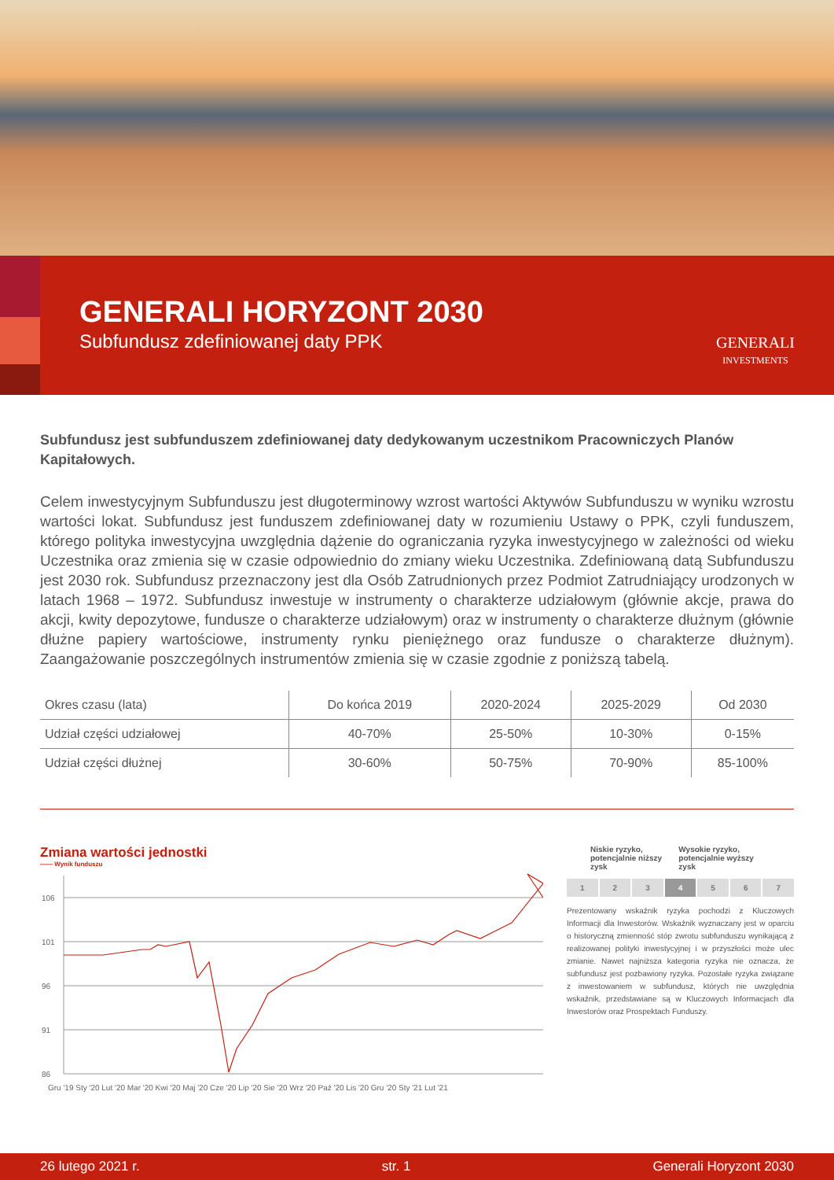GENERALI HORYZONT 2030
Subfundusz zdefiniowanej daty PPK
GENERALI
INVESTMENTS
Subfundusz jest subfunduszem zdefiniowanej daty dedykowanym uczestnikom Pracowniczych Planów Kapitałowych.
Celem inwestycyjnym Subfunduszu jest długoterminowy wzrost wartości Aktywów Subfunduszu w wyniku wzrostu wartości lokat. Subfundusz jest funduszem zdefiniowanej daty w rozumieniu Ustawy o PPK, czyli funduszem, którego polityka inwestycyjna uwzględnia dążenie do ograniczania ryzyka inwestycyjnego w zależności od wieku Uczestnika oraz zmienia się w czasie odpowiednio do zmiany wieku Uczestnika. Zdefiniowaną datą Subfunduszu jest 2030 rok. Subfundusz przeznaczony jest dla Osób Zatrudnionych przez Podmiot Zatrudniający urodzonych w latach 1968 – 1972. Subfundusz inwestuje w instrumenty o charakterze udziałowym (głównie akcje, prawa do akcji, kwity depozytowe, fundusze o charakterze udziałowym) oraz w instrumenty o charakterze dłużnym (głównie dłużne papiery wartościowe, instrumenty rynku pieniężnego oraz fundusze o charakterze dłużnym). Zaangażowanie poszczególnych instrumentów zmienia się w czasie zgodnie z poniższą tabelą.
| Okres czasu (lata) | Do końca 2019 | 2020-2024 | 2025-2029 | Od 2030 |
| --- | --- | --- | --- | --- |
| Udział części udziałowej | 40-70% | 25-50% | 10-30% | 0-15% |
| Udział części dłużnej | 30-60% | 50-75% | 70-90% | 85-100% |
Zmiana wartości jednostki
—— Wynik funduszu
106
101
96
91
86
Gru '19 Sty '20 Lut '20 Mar '20 Kwi '20 Maj '20 Cze '20 Lip '20 Sie '20 Wrz '20 Paź '20 Lis '20 Gru '20 Sty '21 Lut '21
Niskie ryzyko,
potencjalnie niższy zysk Wysokie ryzyko,
potencjalnie wyższy zysk
1 2 3 4 5 6 7
Prezentowany wskaźnik ryzyka pochodzi z Kluczowych Informacji dla Inwestorów. Wskaźnik wyznaczany jest w oparciu o historyczną zmienność stóp zwrotu subfunduszu wynikającą z realizowanej polityki inwestycyjnej i w przyszłości może ulec zmianie. Nawet najniższa kategoria ryzyka nie oznacza, że subfundusz jest pozbawiony ryzyka. Pozostałe ryzyka związane z inwestowaniem w subfundusz, których nie uwzględnia wskaźnik, przedstawiane są w Kluczowych Informacjach dla Inwestorów oraz Prospektach Funduszy.
26 lutego 2021 r. str. 1 Generali Horyzont 2030